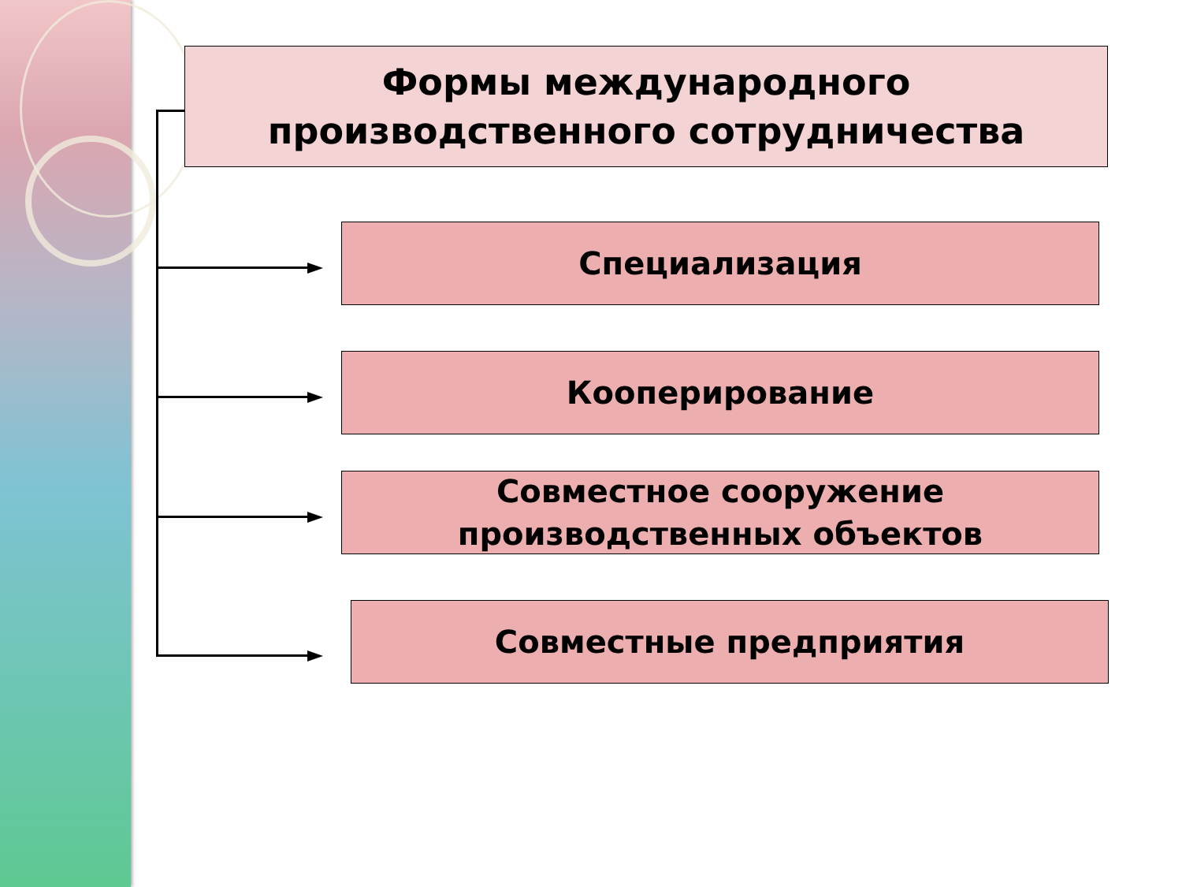Формы международного
производственного сотрудничества
Специализация
Кооперирование
Совместное сооружение
производственных объектов
Совместные предприятия